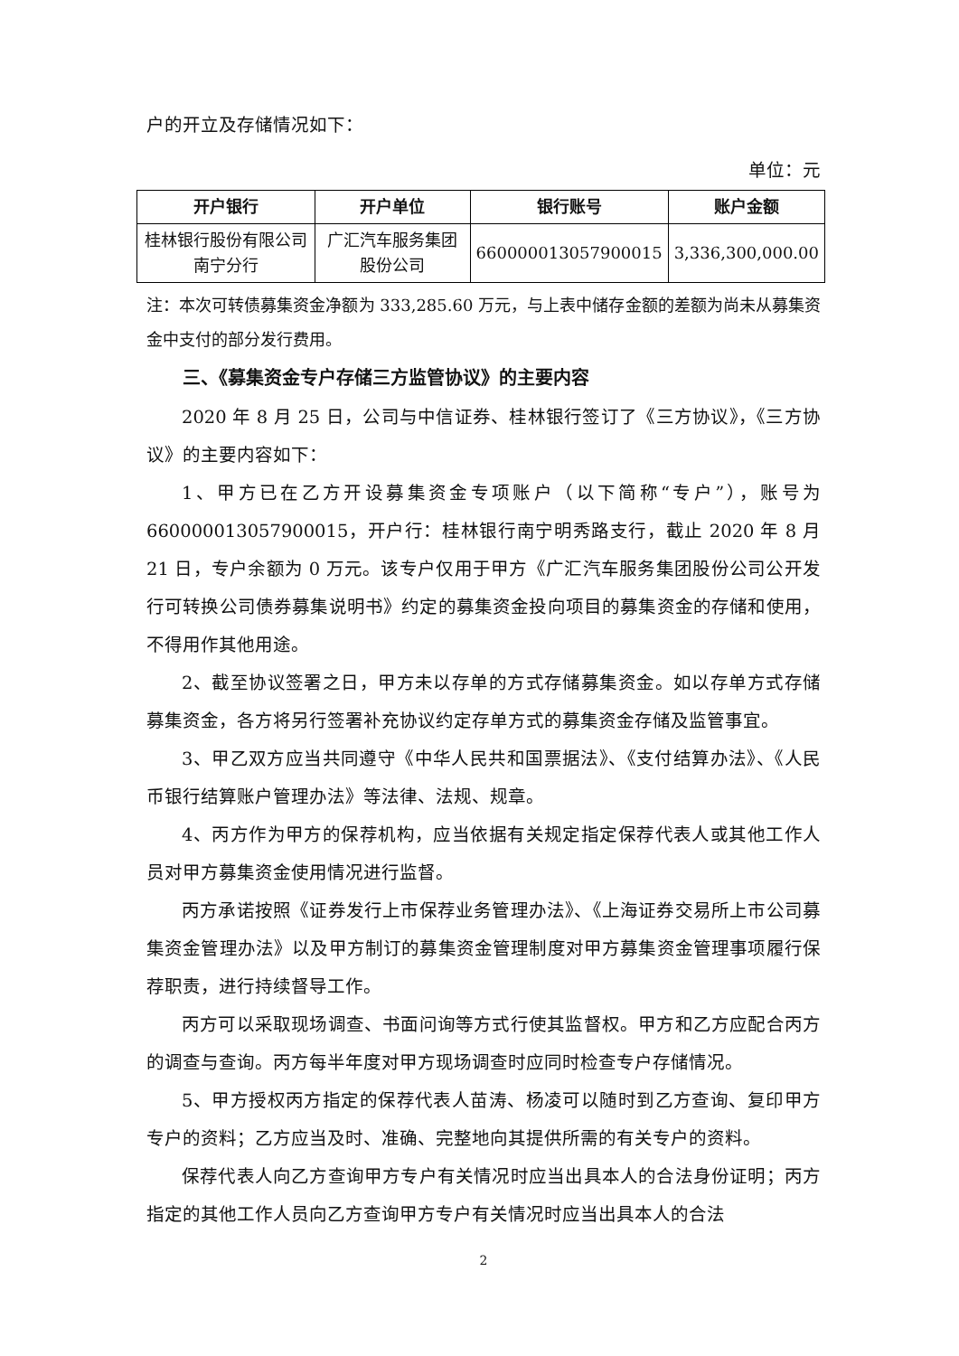户的开立及存储情况如下：
单位：元
| 开户银行 | 开户单位 | 银行账号 | 账户金额 |
| --- | --- | --- | --- |
| 桂林银行股份有限公司南宁分行 | 广汇汽车服务集团股份公司 | 660000013057900015 | 3,336,300,000.00 |
注：本次可转债募集资金净额为 333,285.60 万元，与上表中储存金额的差额为尚未从募集资金中支付的部分发行费用。
三、《募集资金专户存储三方监管协议》的主要内容
2020 年 8 月 25 日，公司与中信证券、桂林银行签订了《三方协议》，《三方协议》的主要内容如下：
1、甲方已在乙方开设募集资金专项账户（以下简称“专户”），账号为 660000013057900015，开户行：桂林银行南宁明秀路支行，截止 2020 年 8 月 21 日，专户余额为 0 万元。该专户仅用于甲方《广汇汽车服务集团股份公司公开发行可转换公司债券募集说明书》约定的募集资金投向项目的募集资金的存储和使用，不得用作其他用途。
2、截至协议签署之日，甲方未以存单的方式存储募集资金。如以存单方式存储募集资金，各方将另行签署补充协议约定存单方式的募集资金存储及监管事宜。
3、甲乙双方应当共同遵守《中华人民共和国票据法》、《支付结算办法》、《人民币银行结算账户管理办法》等法律、法规、规章。
4、丙方作为甲方的保荐机构，应当依据有关规定指定保荐代表人或其他工作人员对甲方募集资金使用情况进行监督。
丙方承诺按照《证券发行上市保荐业务管理办法》、《上海证券交易所上市公司募集资金管理办法》以及甲方制订的募集资金管理制度对甲方募集资金管理事项履行保荐职责，进行持续督导工作。
丙方可以采取现场调查、书面问询等方式行使其监督权。甲方和乙方应配合丙方的调查与查询。丙方每半年度对甲方现场调查时应同时检查专户存储情况。
5、甲方授权丙方指定的保荐代表人苗涛、杨凌可以随时到乙方查询、复印甲方专户的资料；乙方应当及时、准确、完整地向其提供所需的有关专户的资料。
保荐代表人向乙方查询甲方专户有关情况时应当出具本人的合法身份证明；丙方指定的其他工作人员向乙方查询甲方专户有关情况时应当出具本人的合法
2